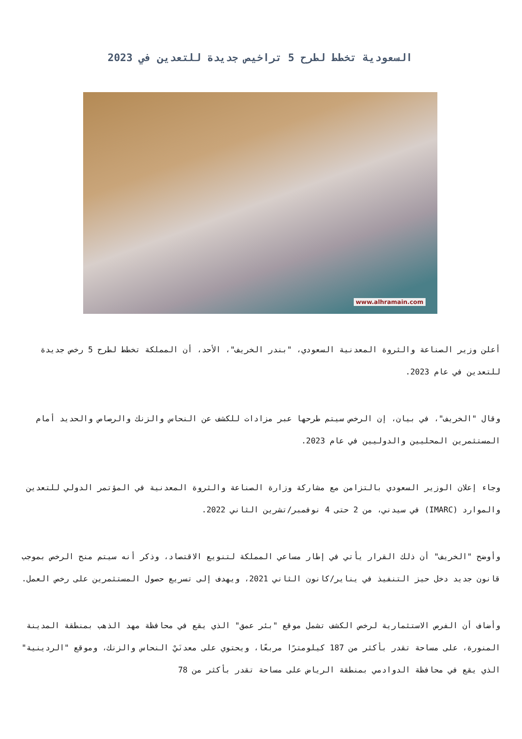السعودية تخطط لطرح 5 تراخيص جديدة للتعدين في 2023
www.alhramain.com
أعلن وزير الصناعة والثروة المعدنية السعودي، "بندر الخريف"، الأحد، أن المملكة تخطط لطرح 5 رخص جديدة للتعدين في عام 2023.
وقال "الخريف"، في بيان، إن الرخص سيتم طرحها عبر مزادات للكشف عن النحاس والزنك والرصاص والحديد أمام المستثمرين المحليين والدوليين في عام 2023.
وجاء إعلان الوزير السعودي بالتزامن مع مشاركة وزارة الصناعة والثروة المعدنية في المؤتمر الدولي للتعدين والموارد (IMARC) في سيدني، من 2 حتى 4 نوفمبر/تشرين الثاني 2022.
وأوضح "الخريف" أن ذلك القرار يأتي في إطار مساعي المملكة لتنويع الاقتصاد، وذكر أنه سيتم منح الرخص بموجب قانون جديد دخل حيز التنفيذ في يناير/كانون الثاني 2021، ويهدف إلى تسريع حصول المستثمرين على رخص العمل.
وأضاف أن الفرص الاستثمارية لرخص الكشف تشمل موقع "بئر عمق" الذي يقع في محافظة مهد الذهب بمنطقة المدينة المنورة، على مساحة تقدر بأكثر من 187 كيلومترًا مربعًا، ويحتوي على معدنَيْ النحاس والزنك، وموقع "الردينية" الذي يقع في محافظة الدوادمي بمنطقة الرياض على مساحة تقدر بأكثر من 78